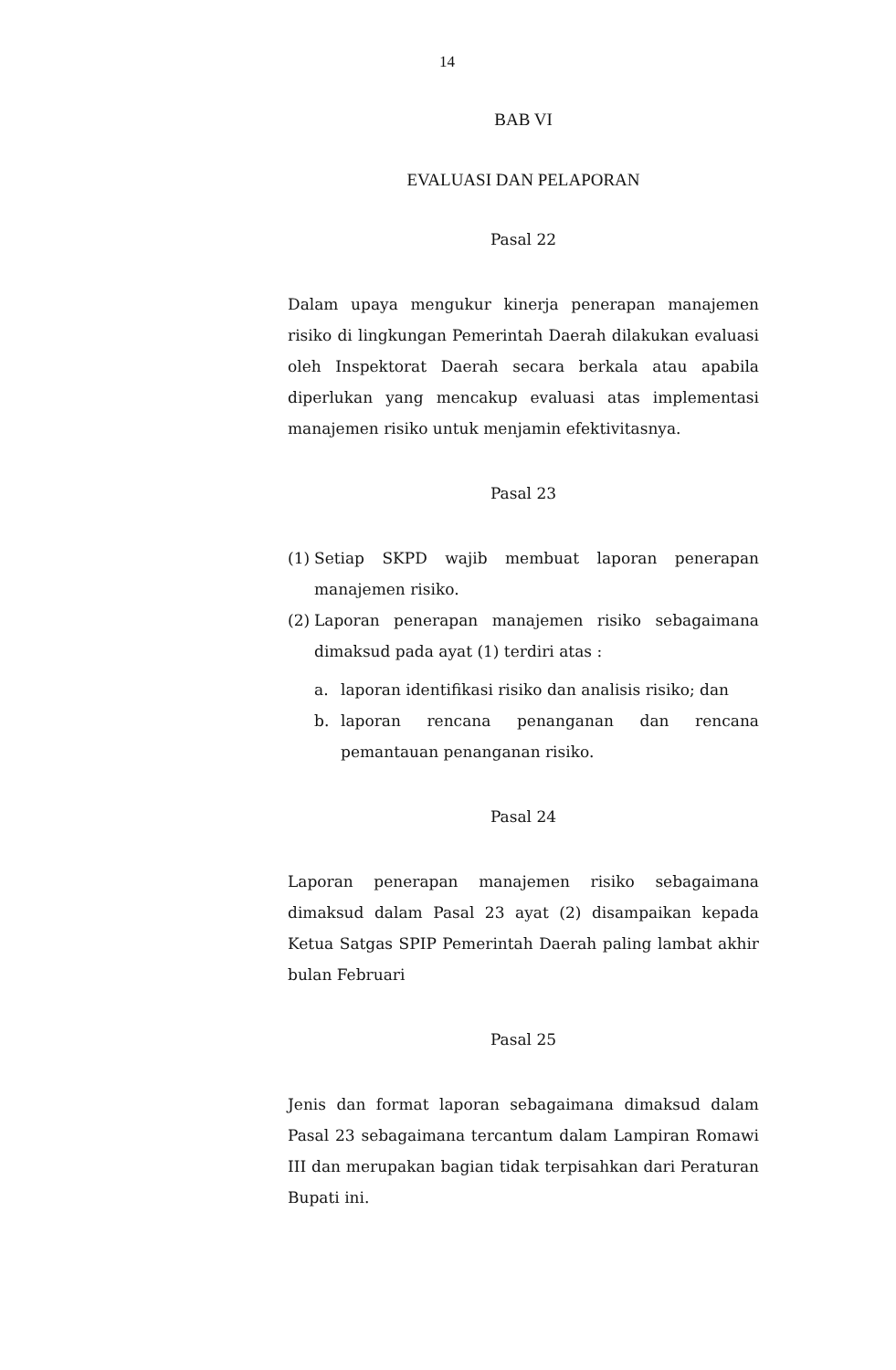14
BAB VI
EVALUASI DAN PELAPORAN
Pasal 22
Dalam upaya mengukur kinerja penerapan manajemen risiko di lingkungan Pemerintah Daerah dilakukan evaluasi oleh Inspektorat Daerah secara berkala atau apabila diperlukan yang mencakup evaluasi atas implementasi manajemen risiko untuk menjamin efektivitasnya.
Pasal 23
(1) Setiap SKPD wajib membuat laporan penerapan manajemen risiko.
(2) Laporan penerapan manajemen risiko sebagaimana dimaksud pada ayat (1) terdiri atas :
a. laporan identifikasi risiko dan analisis risiko; dan
b. laporan rencana penanganan dan rencana pemantauan penanganan risiko.
Pasal 24
Laporan penerapan manajemen risiko sebagaimana dimaksud dalam Pasal 23 ayat (2) disampaikan kepada Ketua Satgas SPIP Pemerintah Daerah paling lambat akhir bulan Februari
Pasal 25
Jenis dan format laporan sebagaimana dimaksud dalam Pasal 23 sebagaimana tercantum dalam Lampiran Romawi III dan merupakan bagian tidak terpisahkan dari Peraturan Bupati ini.